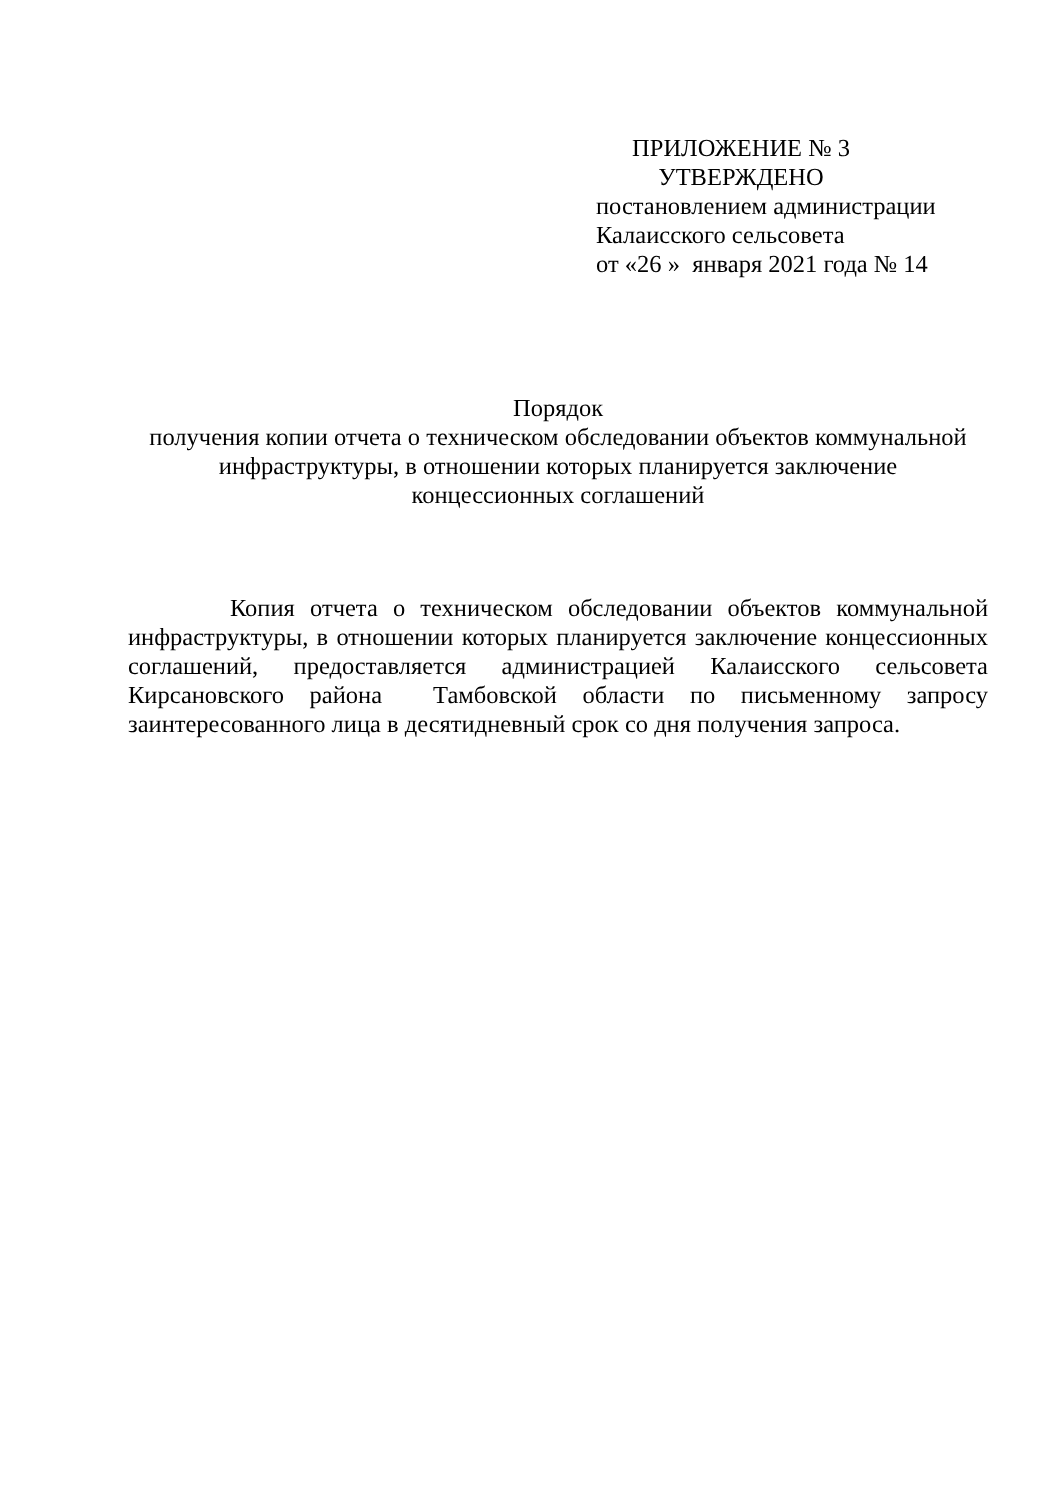ПРИЛОЖЕНИЕ № 3
УТВЕРЖДЕНО
постановлением администрации
Калаисского сельсовета
от «26 » января 2021 года № 14
Порядок
получения копии отчета о техническом обследовании объектов коммунальной инфраструктуры, в отношении которых планируется заключение
концессионных соглашений
Копия отчета о техническом обследовании объектов коммунальной инфраструктуры, в отношении которых планируется заключение концессионных соглашений, предоставляется администрацией Калаисского сельсовета Кирсановского района Тамбовской области по письменному запросу заинтересованного лица в десятидневный срок со дня получения запроса.